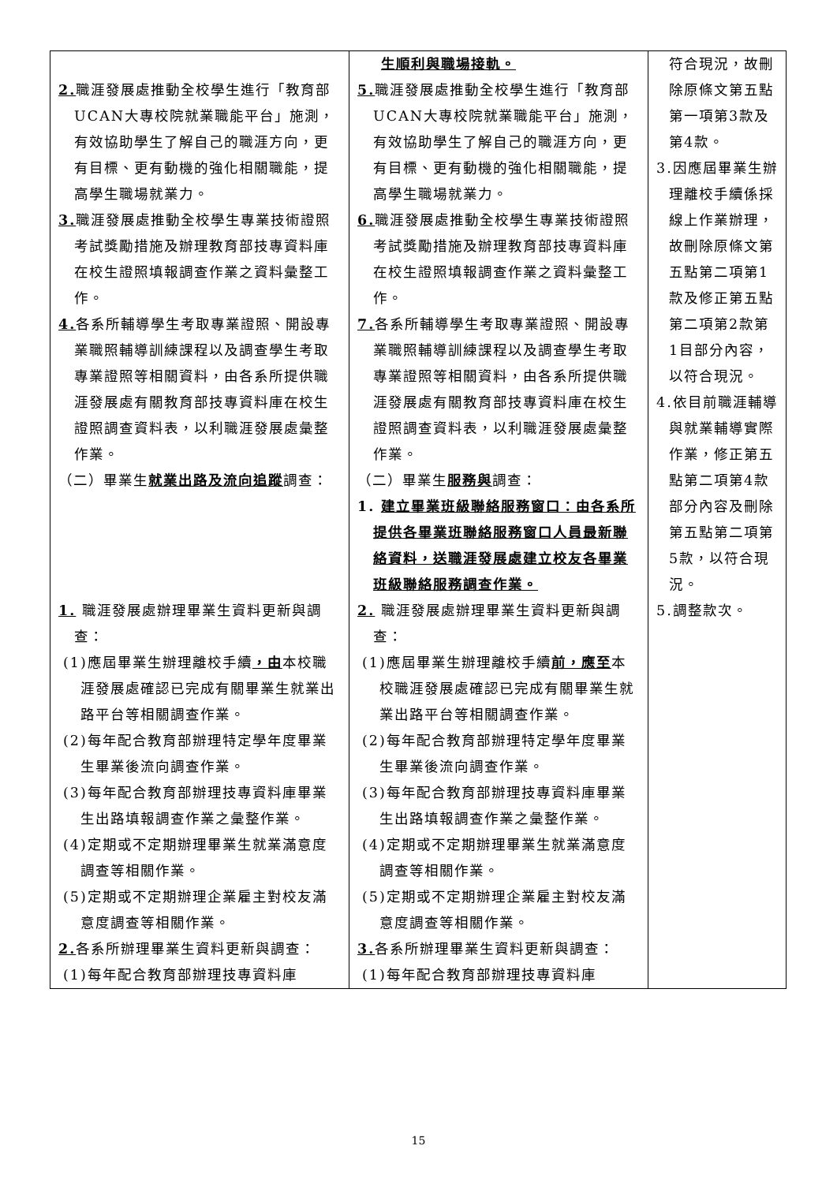| 2. 職涯發展處推動全校學生進行「教育部UCAN大專校院就業職能平台」施測，有效協助學生了解自己的職涯方向，更有目標、更有動機的強化相關職能，提高學生職場就業力。 3. 職涯發展處推動全校學生專業技術證照考試獎勵措施及辦理教育部技專資料庫在校生證照填報調查作業之資料彙整工作。 4. 各系所輔導學生考取專業證照、開設專業職照輔導訓練課程以及調查學生考取專業證照等相關資料，由各系所提供職涯發展處有關教育部技專資料庫在校生證照調查資料表，以利職涯發展處彙整作業。 （二）畢業生 就業出路及流向追蹤 調查： 1. 職涯發展處辦理畢業生資料更新與調查： (1)應屆畢業生辦理離校手續 ，由 本校職涯發展處確認已完成有關畢業生就業出路平台等相關調查作業。 (2)每年配合教育部辦理特定學年度畢業生畢業後流向調查作業。 (3)每年配合教育部辦理技專資料庫畢業生出路填報調查作業之彙整作業。 (4)定期或不定期辦理畢業生就業滿意度調查等相關作業。 (5)定期或不定期辦理企業雇主對校友滿意度調查等相關作業。 2. 各系所辦理畢業生資料更新與調查： (1)每年配合教育部辦理技專資料庫 | 生順利與職場接軌。 5. 職涯發展處推動全校學生進行「教育部UCAN大專校院就業職能平台」施測，有效協助學生了解自己的職涯方向，更有目標、更有動機的強化相關職能，提高學生職場就業力。 6. 職涯發展處推動全校學生專業技術證照考試獎勵措施及辦理教育部技專資料庫在校生證照填報調查作業之資料彙整工作。 7. 各系所輔導學生考取專業證照、開設專業職照輔導訓練課程以及調查學生考取專業證照等相關資料，由各系所提供職涯發展處有關教育部技專資料庫在校生證照調查資料表，以利職涯發展處彙整作業。 （二）畢業生 服務與 調查： 1. 建立畢業班級聯絡服務窗口：由各系所提供各畢業班聯絡服務窗口人員最新聯絡資料，送職涯發展處建立校友各畢業班級聯絡服務調查作業。 2. 職涯發展處辦理畢業生資料更新與調查： (1)應屆畢業生辦理離校手續 前，應至 本校職涯發展處確認已完成有關畢業生就業出路平台等相關調查作業。 (2)每年配合教育部辦理特定學年度畢業生畢業後流向調查作業。 (3)每年配合教育部辦理技專資料庫畢業生出路填報調查作業之彙整作業。 (4)定期或不定期辦理畢業生就業滿意度調查等相關作業。 (5)定期或不定期辦理企業雇主對校友滿意度調查等相關作業。 3. 各系所辦理畢業生資料更新與調查： (1)每年配合教育部辦理技專資料庫 | 符合現況，故刪除原條文第五點第一項第3款及第4款。 3.因應屆畢業生辦理離校手續係採線上作業辦理，故刪除原條文第五點第二項第1款及修正第五點第二項第2款第1目部分內容，以符合現況。 4.依目前職涯輔導與就業輔導實際作業，修正第五點第二項第4款部分內容及刪除第五點第二項第5款，以符合現況。 5.調整款次。 |
15